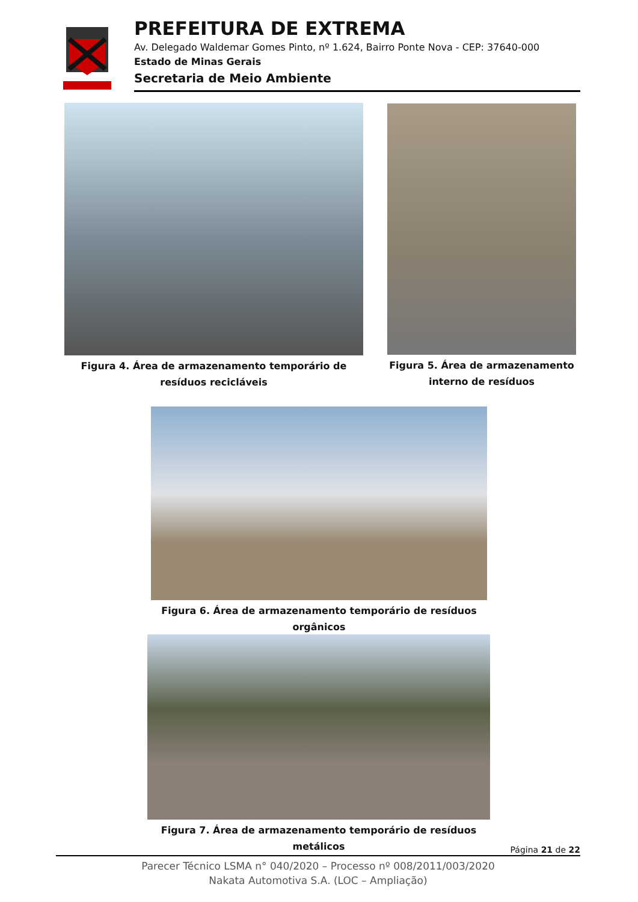PREFEITURA DE EXTREMA
Av. Delegado Waldemar Gomes Pinto, nº 1.624, Bairro Ponte Nova - CEP: 37640-000
Estado de Minas Gerais
Secretaria de Meio Ambiente
Figura 4. Área de armazenamento temporário de resíduos recicláveis
Figura 5. Área de armazenamento interno de resíduos
Figura 6. Área de armazenamento temporário de resíduos orgânicos
Figura 7. Área de armazenamento temporário de resíduos metálicos
Página 21 de 22
Parecer Técnico LSMA n° 040/2020 – Processo nº 008/2011/003/2020
Nakata Automotiva S.A. (LOC – Ampliação)